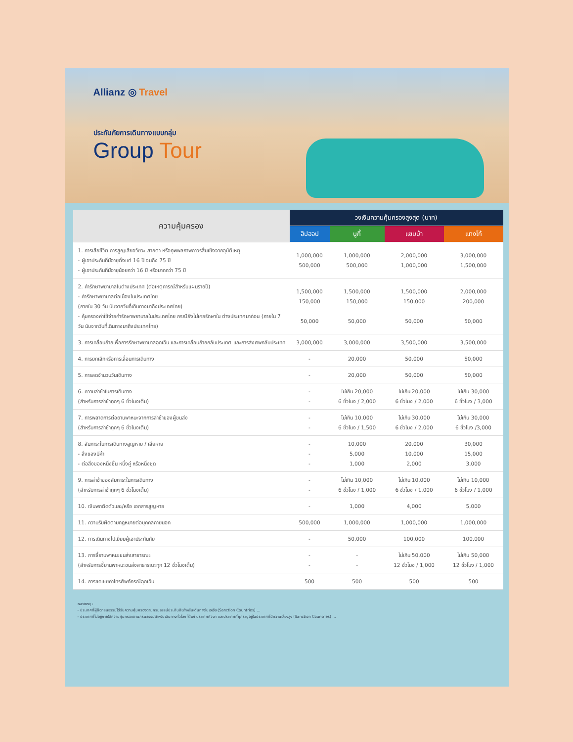Allianz ◎ Travel
ประกันภัยการเดินทางแบบกลุ่ม
Group Tour
| ความคุ้มครอง | วงเงินความคุ้มครองสูงสุด (บาท) | | | |
| --- | --- | --- | --- | --- |
| | ฮิปฮอป | บูกี้ | แซมบ้า | แทงโก้ |
| 1. การเสียชีวิต การสูญเสียอวัยวะ สายตา หรือทุพพลภาพถาวรสิ้นเชิงจากอุบัติเหตุ - ผู้เอาประกันที่มีอายุตั้งแต่ 16 ปี จนถึง 75 ปี - ผู้เอาประกันที่มีอายุน้อยกว่า 16 ปี หรือมากกว่า 75 ปี | 1,000,000 500,000 | 1,000,000 500,000 | 2,000,000 1,000,000 | 3,000,000 1,500,000 |
| 2. ค่ารักษาพยาบาลในต่างประเทศ (ต่อเหตุการณ์สำหรับแผนรายปี) - ค่ารักษาพยาบาลต่อเนื่องในประเทศไทย (ภายใน 30 วัน นับจากวันที่เดินทางมาถึงประเทศไทย) - คุ้มครองค่าใช้จ่ายค่ารักษาพยาบาลในประเทศไทย กรณียังไม่เคยรักษาใน ต่างประเทศมาก่อน (ภายใน 7 วัน นับจากวันที่เดินทางมาถึงประเทศไทย) | 1,500,000 150,000 50,000 | 1,500,000 150,000 50,000 | 1,500,000 150,000 50,000 | 2,000,000 200,000 50,000 |
| 3. การเคลื่อนย้ายเพื่อการรักษาพยาบาลฉุกเฉิน และการเคลื่อนย้ายกลับประเทศ และการส่งศพกลับประเทศ | 3,000,000 | 3,000,000 | 3,500,000 | 3,500,000 |
| 4. การยกเลิกหรือการเลื่อนการเดินทาง | - | 20,000 | 50,000 | 50,000 |
| 5. การลดจำนวนวันเดินทาง | - | 20,000 | 50,000 | 50,000 |
| 6. ความล่าช้าในการเดินทาง (สำหรับการล่าช้าทุกๆ 6 ชั่วโมงเต็ม) | - - | ไม่เกิน 20,000 6 ชั่วโมง / 2,000 | ไม่เกิน 20,000 6 ชั่วโมง / 2,000 | ไม่เกิน 30,000 6 ชั่วโมง / 3,000 |
| 7. การพลาดการต่อยานพาหนะจากการล่าช้าของผู้ขนส่ง (สำหรับการล่าช้าทุกๆ 6 ชั่วโมงเต็ม) | - - | ไม่เกิน 10,000 6 ชั่วโมง / 1,500 | ไม่เกิน 30,000 6 ชั่วโมง / 2,000 | ไม่เกิน 30,000 6 ชั่วโมง /3,000 |
| 8. สัมภาระในการเดินทางสูญหาย / เสียหาย - สิ่งของมีค่า - ต่อสิ่งของหนึ่งชิ้น หนึ่งคู่ หรือหนึ่งชุด | - - - | 10,000 5,000 1,000 | 20,000 10,000 2,000 | 30,000 15,000 3,000 |
| 9. การล่าช้าของสัมภาระในการเดินทาง (สำหรับการล่าช้าทุกๆ 6 ชั่วโมงเต็ม) | - - | ไม่เกิน 10,000 6 ชั่วโมง / 1,000 | ไม่เกิน 10,000 6 ชั่วโมง / 1,000 | ไม่เกิน 10,000 6 ชั่วโมง / 1,000 |
| 10. เงินพกติดตัวและ/หรือ เอกสารสูญหาย | - | 1,000 | 4,000 | 5,000 |
| 11. ความรับผิดตามกฎหมายต่อบุคคลภายนอก | 500,000 | 1,000,000 | 1,000,000 | 1,000,000 |
| 12. การเดินทางไปเยี่ยมผู้เอาประกันภัย | - | 50,000 | 100,000 | 100,000 |
| 13. การจี้ยานพาหนะขนส่งสาธารณะ (สำหรับการจี้ยานพาหนะขนส่งสาธารณะทุก 12 ชั่วโมงเต็ม) | - - | - - | ไม่เกิน 50,000 12 ชั่วโมง / 1,000 | ไม่เกิน 50,000 12 ชั่วโมง / 1,000 |
| 14. การชดเชยค่าโทรศัพท์กรณีฉุกเฉิน | 500 | 500 | 500 | 500 |
หมายเหตุ :
- ประเทศที่ผู้ถือกรมธรรม์ได้รับความคุ้มครองตามกรมธรรม์ประกันภัยสำหรับเดินทางในเอเชีย (Sanction Countries) ...
- ประเทศที่ไม่อยู่ภายใต้ความคุ้มครองตามกรมธรรม์สำหรับเดินทางทั่วโลก ได้แก่ ประเทศคิวบา และประเทศที่ถูกระบุอยู่ในประเทศที่มีความเสี่ยงสูง (Sanction Countries) ...